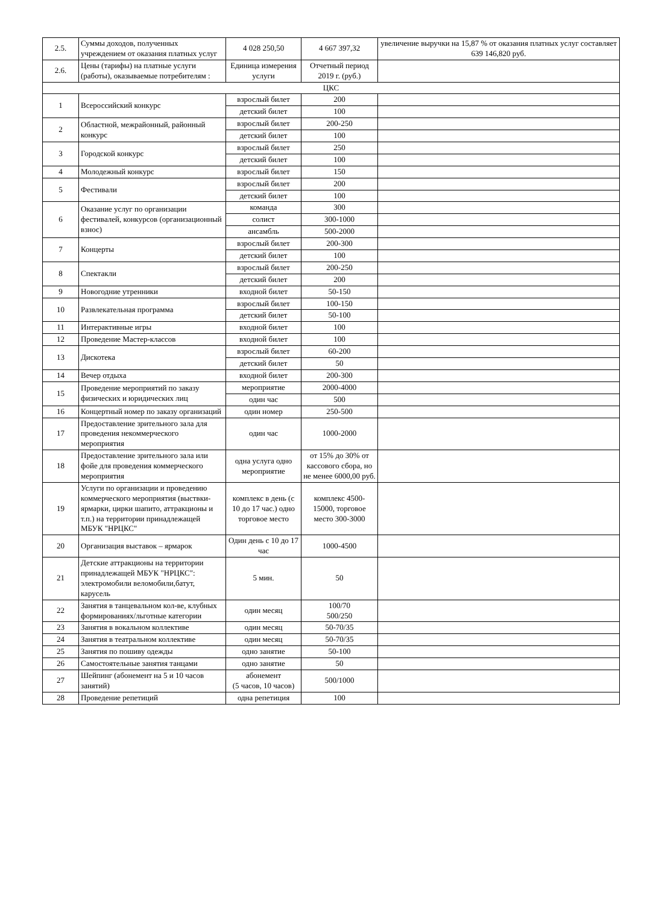| 2.5. | Суммы доходов, полученных учреждением от оказания платных услуг | 4 028 250,50 | 4 667 397,32 | увеличение выручки на 15,87 % от оказания платных услуг составляет 639 146,820 руб. |
| 2.6. | Цены (тарифы) на платные услуги (работы), оказываемые потребителям : | Единица измерения услуги | Отчетный период 2019 г. (руб.) | |
| ЦКС | | | | |
| 1 | Всероссийский конкурс | взрослый билет | 200 | |
| | | детский билет | 100 | |
| 2 | Областной, межрайонный, районный конкурс | взрослый билет | 200-250 | |
| | | детский билет | 100 | |
| 3 | Городской конкурс | взрослый билет | 250 | |
| | | детский билет | 100 | |
| 4 | Молодежный конкурс | взрослый билет | 150 | |
| 5 | Фестивали | взрослый билет | 200 | |
| | | детский билет | 100 | |
| 6 | Оказание услуг по организации фестивалей, конкурсов (организационный взнос) | команда | 300 | |
| | | солист | 300-1000 | |
| | | ансамбль | 500-2000 | |
| 7 | Концерты | взрослый билет | 200-300 | |
| | | детский билет | 100 | |
| 8 | Спектакли | взрослый билет | 200-250 | |
| | | детский билет | 200 | |
| 9 | Новогодние утренники | входной билет | 50-150 | |
| 10 | Развлекательная программа | взрослый билет | 100-150 | |
| | | детский билет | 50-100 | |
| 11 | Интерактивные игры | входной билет | 100 | |
| 12 | Проведение Мастер-классов | входной билет | 100 | |
| 13 | Дискотека | взрослый билет | 60-200 | |
| | | детский билет | 50 | |
| 14 | Вечер отдыха | входной билет | 200-300 | |
| 15 | Проведение мероприятий по заказу физических и юридических лиц | мероприятие | 2000-4000 | |
| | | один час | 500 | |
| 16 | Концертный номер по заказу организаций | один номер | 250-500 | |
| 17 | Предоставление зрительного зала для проведения некоммерческого мероприятия | один час | 1000-2000 | |
| 18 | Предоставление зрительного зала или фойе для проведения коммерческого мероприятия | одна услуга одно мероприятие | от 15% до 30% от кассового сбора, но не менее 6000,00 руб. | |
| 19 | Услуги по организации и проведению коммерческого мероприятия (выствки-ярмарки, цирки шапито, аттракционы и т.п.) на территории принадлежащей МБУК "НРЦКС" | комплекс в день (с 10 до 17 час.) одно торговое место | комплекс 4500-15000, торговое место 300-3000 | |
| 20 | Организация выставок – ярмарок | Один день с 10 до 17 час | 1000-4500 | |
| 21 | Детские аттракционы на территории принадлежащей МБУК "НРЦКС": электромобили веломобили,батут, карусель | 5 мин. | 50 | |
| 22 | Занятия в танцевальном кол-ве, клубных формированиях/льготные категории | один месяц | 100/70 500/250 | |
| 23 | Занятия в вокальном коллективе | один месяц | 50-70/35 | |
| 24 | Занятия в театральном коллективе | один месяц | 50-70/35 | |
| 25 | Занятия по пошиву одежды | одно занятие | 50-100 | |
| 26 | Самостоятельные занятия танцами | одно занятие | 50 | |
| 27 | Шейпинг (абонемент на 5 и 10 часов занятий) | абонемент (5 часов, 10 часов) | 500/1000 | |
| 28 | Проведение репетиций | одна репетиция | 100 | |